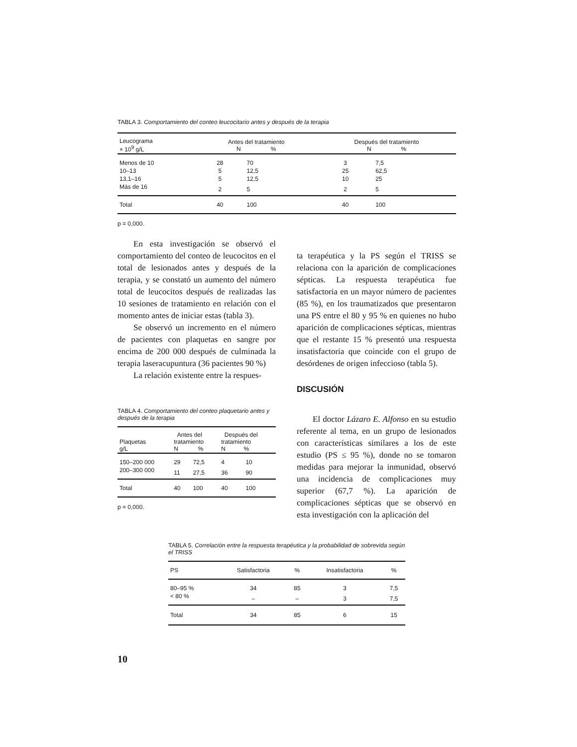TABLA 3. Comportamiento del conteo leucocitario antes y después de la terapia
| Leucograma × 10<sup>9</sup> g/L | Antes del tratamiento N % | | Después del tratamiento N % | |
| --- | --- | --- | --- | --- |
| Menos de 10 | 28 | 70 | 3 | 7,5 |
| 10–13 | 5 | 12,5 | 25 | 62,5 |
| 13,1–16 | 5 | 12,5 | 10 | 25 |
| Más de 16 | 2 | 5 | 2 | 5 |
| Total | 40 | 100 | 40 | 100 |
p = 0,000.
En esta investigación se observó el comportamiento del conteo de leucocitos en el total de lesionados antes y después de la terapia, y se constató un aumento del número total de leucocitos después de realizadas las 10 sesiones de tratamiento en relación con el momento antes de iniciar estas (tabla 3).
Se observó un incremento en el número de pacientes con plaquetas en sangre por encima de 200 000 después de culminada la terapia laseracupuntura (36 pacientes 90 %)
La relación existente entre la respues-
ta terapéutica y la PS según el TRISS se relaciona con la aparición de complicaciones sépticas. La respuesta terapéutica fue satisfactoria en un mayor número de pacientes (85 %), en los traumatizados que presentaron una PS entre el 80 y 95 % en quienes no hubo aparición de complicaciones sépticas, mientras que el restante 15 % presentó una respuesta insatisfactoria que coincide con el grupo de desórdenes de origen infeccioso (tabla 5).
DISCUSIÓN
El doctor Lázaro E. Alfonso en su estudio referente al tema, en un grupo de lesionados con características similares a los de este estudio (PS ≤ 95 %), donde no se tomaron medidas para mejorar la inmunidad, observó una incidencia de complicaciones muy superior (67,7 %). La aparición de complicaciones sépticas que se observó en esta investigación con la aplicación del
TABLA 4. Comportamiento del conteo plaquetario antes y después de la terapia
| Plaquetas g/L | Antes del tratamiento N % | | Después del tratamiento N % | |
| --- | --- | --- | --- | --- |
| 150–200 000 | 29 | 72,5 | 4 | 10 |
| 200–300 000 | 11 | 27,5 | 36 | 90 |
| Total | 40 | 100 | 40 | 100 |
p = 0,000.
TABLA 5. Correlación entre la respuesta terapéutica y la probabilidad de sobrevida según el TRISS
| PS | Satisfactoria | % | Insatisfactoria | % |
| --- | --- | --- | --- | --- |
| 80–95 % | 34 | 85 | 3 | 7,5 |
| < 80 % | – | – | 3 | 7,5 |
| Total | 34 | 85 | 6 | 15 |
10